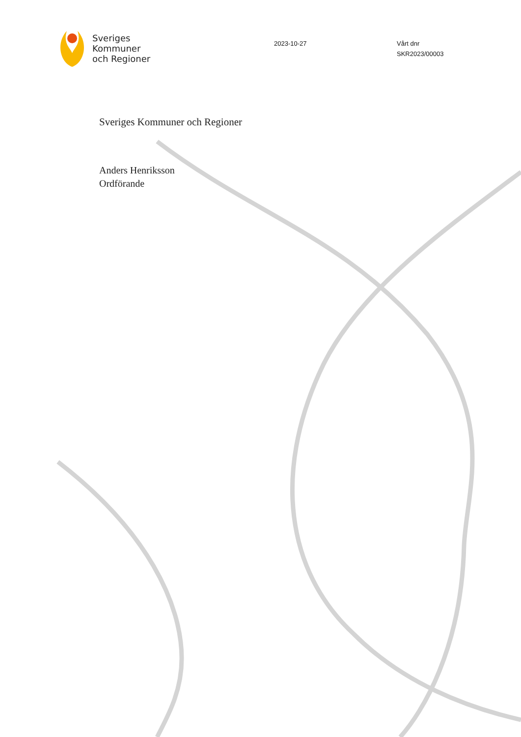Sveriges
Kommuner
och Regioner
2023-10-27 Vårt dnr
SKR2023/00003
Sveriges Kommuner och Regioner
Anders Henriksson
Ordförande